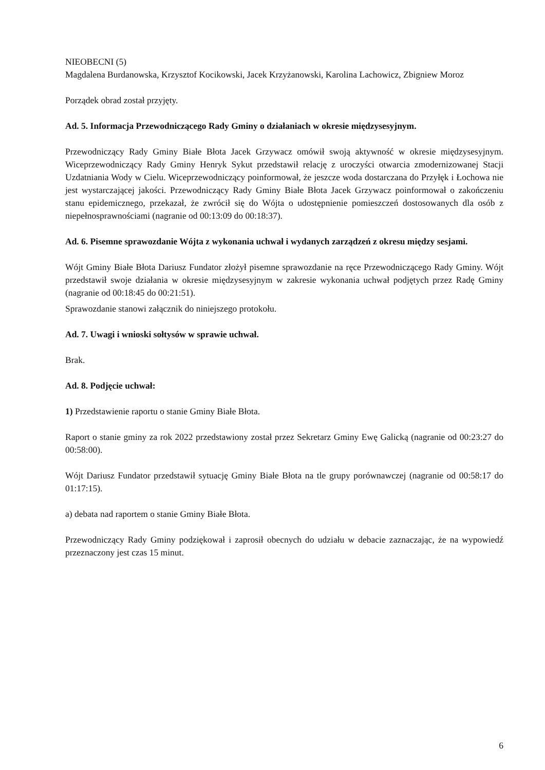NIEOBECNI (5)
Magdalena Burdanowska, Krzysztof Kocikowski, Jacek Krzyżanowski, Karolina Lachowicz, Zbigniew Moroz
Porządek obrad został przyjęty.
Ad. 5. Informacja Przewodniczącego Rady Gminy o działaniach w okresie międzysesyjnym.
Przewodniczący Rady Gminy Białe Błota Jacek Grzywacz omówił swoją aktywność w okresie międzysesyjnym. Wiceprzewodniczący Rady Gminy Henryk Sykut przedstawił relację z uroczyści otwarcia zmodernizowanej Stacji Uzdatniania Wody w Cielu. Wiceprzewodniczący poinformował, że jeszcze woda dostarczana do Przyłęk i Łochowa nie jest wystarczającej jakości. Przewodniczący Rady Gminy Białe Błota Jacek Grzywacz poinformował o zakończeniu stanu epidemicznego, przekazał, że zwrócił się do Wójta o udostępnienie pomieszczeń dostosowanych dla osób z niepełnosprawnościami (nagranie od 00:13:09 do 00:18:37).
Ad. 6. Pisemne sprawozdanie Wójta z wykonania uchwał i wydanych zarządzeń z okresu między sesjami.
Wójt Gminy Białe Błota Dariusz Fundator złożył pisemne sprawozdanie na ręce Przewodniczącego Rady Gminy. Wójt przedstawił swoje działania w okresie międzysesyjnym w zakresie wykonania uchwał podjętych przez Radę Gminy (nagranie od 00:18:45 do 00:21:51).
Sprawozdanie stanowi załącznik do niniejszego protokołu.
Ad. 7. Uwagi i wnioski sołtysów w sprawie uchwał.
Brak.
Ad. 8. Podjęcie uchwał:
1) Przedstawienie raportu o stanie Gminy Białe Błota.
Raport o stanie gminy za rok 2022 przedstawiony został przez Sekretarz Gminy Ewę Galicką (nagranie od 00:23:27 do 00:58:00).
Wójt Dariusz Fundator przedstawił sytuację Gminy Białe Błota na tle grupy porównawczej (nagranie od 00:58:17 do 01:17:15).
a) debata nad raportem o stanie Gminy Białe Błota.
Przewodniczący Rady Gminy podziękował i zaprosił obecnych do udziału w debacie zaznaczając, że na wypowiedź przeznaczony jest czas 15 minut.
6